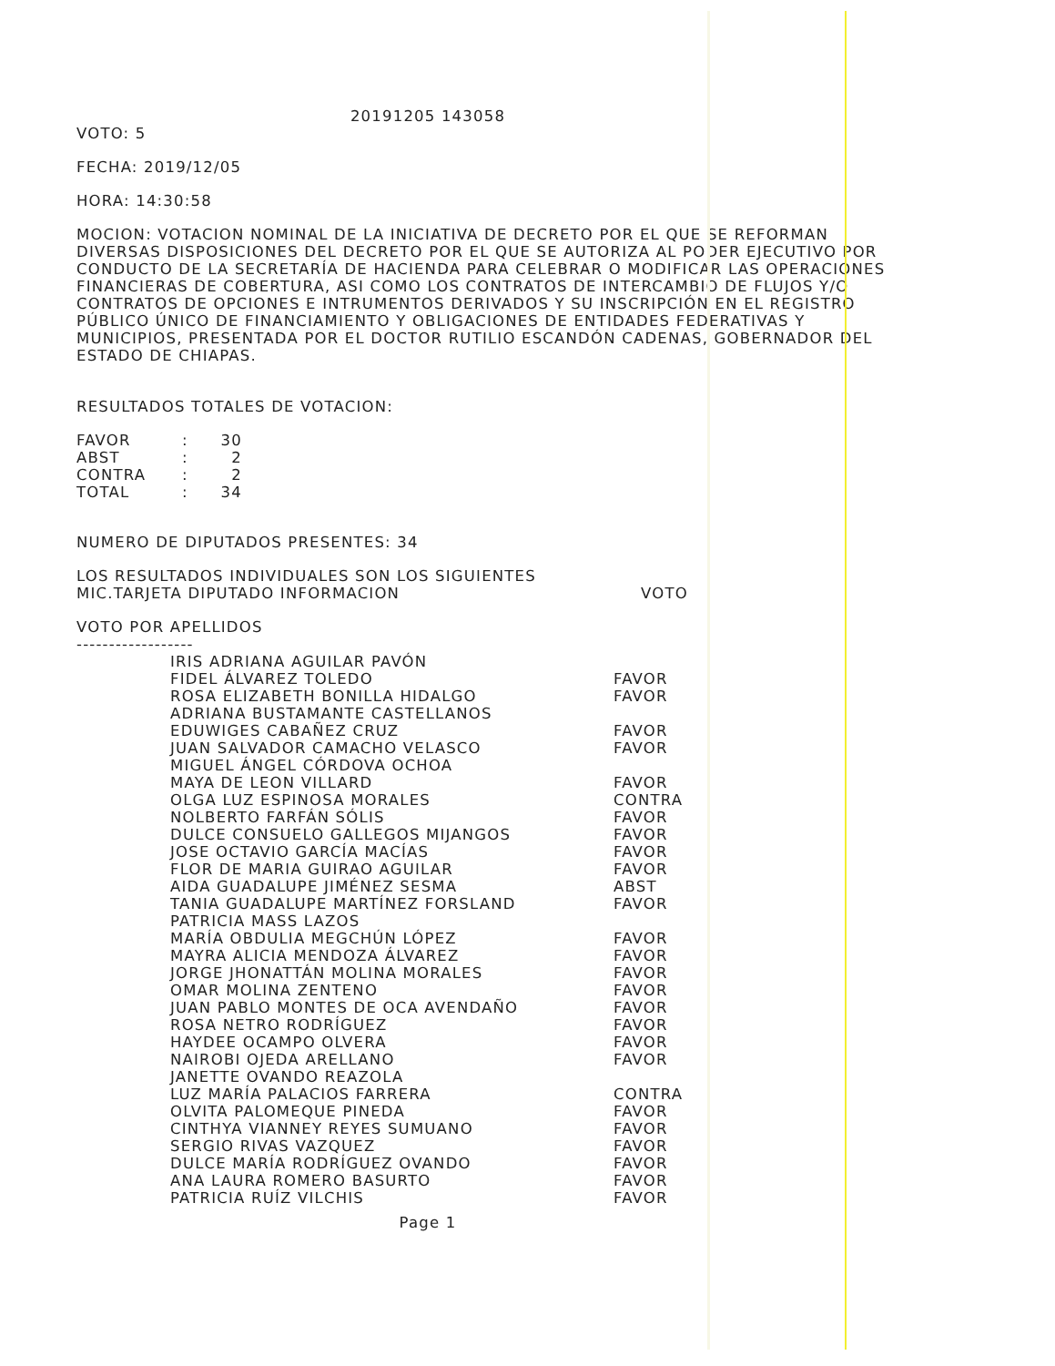20191205 143058
VOTO: 5
FECHA: 2019/12/05
HORA: 14:30:58
MOCION: VOTACION NOMINAL DE LA INICIATIVA DE DECRETO POR EL QUE SE REFORMAN DIVERSAS DISPOSICIONES DEL DECRETO POR EL QUE SE AUTORIZA AL PODER EJECUTIVO POR CONDUCTO DE LA SECRETARÍA DE HACIENDA PARA CELEBRAR O MODIFICAR LAS OPERACIONES FINANCIERAS DE COBERTURA, ASI COMO LOS CONTRATOS DE INTERCAMBIO DE FLUJOS Y/O CONTRATOS DE OPCIONES E INTRUMENTOS DERIVADOS Y SU INSCRIPCIÓN EN EL REGISTRO PÚBLICO ÚNICO DE FINANCIAMIENTO Y OBLIGACIONES DE ENTIDADES FEDERATIVAS Y MUNICIPIOS, PRESENTADA POR EL DOCTOR RUTILIO ESCANDÓN CADENAS, GOBERNADOR DEL ESTADO DE CHIAPAS.
RESULTADOS TOTALES DE VOTACION:
| FAVOR | : | 30 |
| ABST | : | 2 |
| CONTRA | : | 2 |
| TOTAL | : | 34 |
NUMERO DE DIPUTADOS PRESENTES: 34
| LOS RESULTADOS INDIVIDUALES SON LOS SIGUIENTES | |
| MIC.TARJETA DIPUTADO INFORMACION | VOTO |
VOTO POR APELLIDOS
------------------
| IRIS ADRIANA AGUILAR PAVÓN | |
| FIDEL ÁLVAREZ TOLEDO | FAVOR |
| ROSA ELIZABETH BONILLA HIDALGO | FAVOR |
| ADRIANA BUSTAMANTE CASTELLANOS | |
| EDUWIGES CABAÑEZ CRUZ | FAVOR |
| JUAN SALVADOR CAMACHO VELASCO | FAVOR |
| MIGUEL ÁNGEL CÓRDOVA OCHOA | |
| MAYA DE LEON VILLARD | FAVOR |
| OLGA LUZ ESPINOSA MORALES | CONTRA |
| NOLBERTO FARFÁN SÓLIS | FAVOR |
| DULCE CONSUELO GALLEGOS MIJANGOS | FAVOR |
| JOSE OCTAVIO GARCÍA MACÍAS | FAVOR |
| FLOR DE MARIA GUIRAO AGUILAR | FAVOR |
| AIDA GUADALUPE JIMÉNEZ SESMA | ABST |
| TANIA GUADALUPE MARTÍNEZ FORSLAND | FAVOR |
| PATRICIA MASS LAZOS | |
| MARÍA OBDULIA MEGCHÚN LÓPEZ | FAVOR |
| MAYRA ALICIA MENDOZA ÁLVAREZ | FAVOR |
| JORGE JHONATTÁN MOLINA MORALES | FAVOR |
| OMAR MOLINA ZENTENO | FAVOR |
| JUAN PABLO MONTES DE OCA AVENDAÑO | FAVOR |
| ROSA NETRO RODRÍGUEZ | FAVOR |
| HAYDEE OCAMPO OLVERA | FAVOR |
| NAIROBI OJEDA ARELLANO | FAVOR |
| JANETTE OVANDO REAZOLA | |
| LUZ MARÍA PALACIOS FARRERA | CONTRA |
| OLVITA PALOMEQUE PINEDA | FAVOR |
| CINTHYA VIANNEY REYES SUMUANO | FAVOR |
| SERGIO RIVAS VAZQUEZ | FAVOR |
| DULCE MARÍA RODRÍGUEZ OVANDO | FAVOR |
| ANA LAURA ROMERO BASURTO | FAVOR |
| PATRICIA RUÍZ VILCHIS | FAVOR |
Page 1